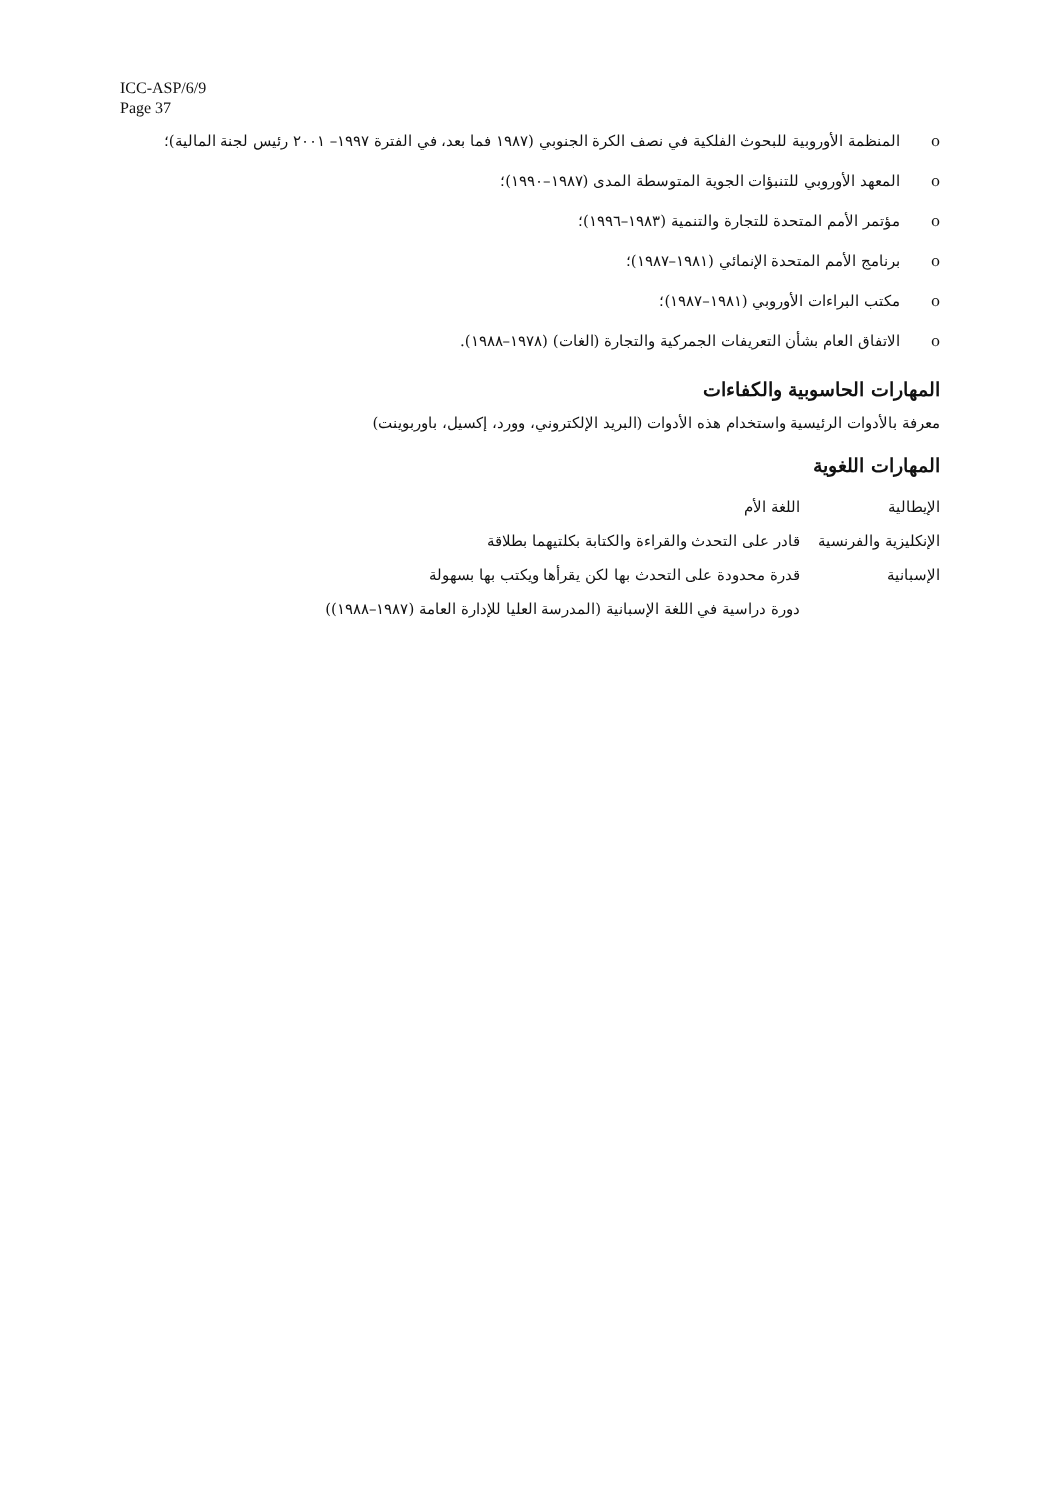ICC-ASP/6/9
Page 37
o المنظمة الأوروبية للبحوث الفلكية في نصف الكرة الجنوبي (١٩٨٧ فما بعد، في الفترة ١٩٩٧– ٢٠٠١ رئيس لجنة المالية)؛
o المعهد الأوروبي للتنبؤات الجوية المتوسطة المدى (١٩٨٧–١٩٩٠)؛
o مؤتمر الأمم المتحدة للتجارة والتنمية (١٩٨٣–١٩٩٦)؛
o برنامج الأمم المتحدة الإنمائي (١٩٨١–١٩٨٧)؛
o مكتب البراءات الأوروبي (١٩٨١–١٩٨٧)؛
o الاتفاق العام بشأن التعريفات الجمركية والتجارة (الغات) (١٩٧٨–١٩٨٨).
المهارات الحاسوبية والكفاءات
معرفة بالأدوات الرئيسية واستخدام هذه الأدوات (البريد الإلكتروني، وورد، إكسيل، باوربوينت)
المهارات اللغوية
| الإيطالية | اللغة الأم |
| الإنكليزية والفرنسية | قادر على التحدث والقراءة والكتابة بكلتيهما بطلاقة |
| الإسبانية | قدرة محدودة على التحدث بها لكن يقرأها ويكتب بها بسهولة |
| | دورة دراسية في اللغة الإسبانية (المدرسة العليا للإدارة العامة (١٩٨٧–١٩٨٨)) |